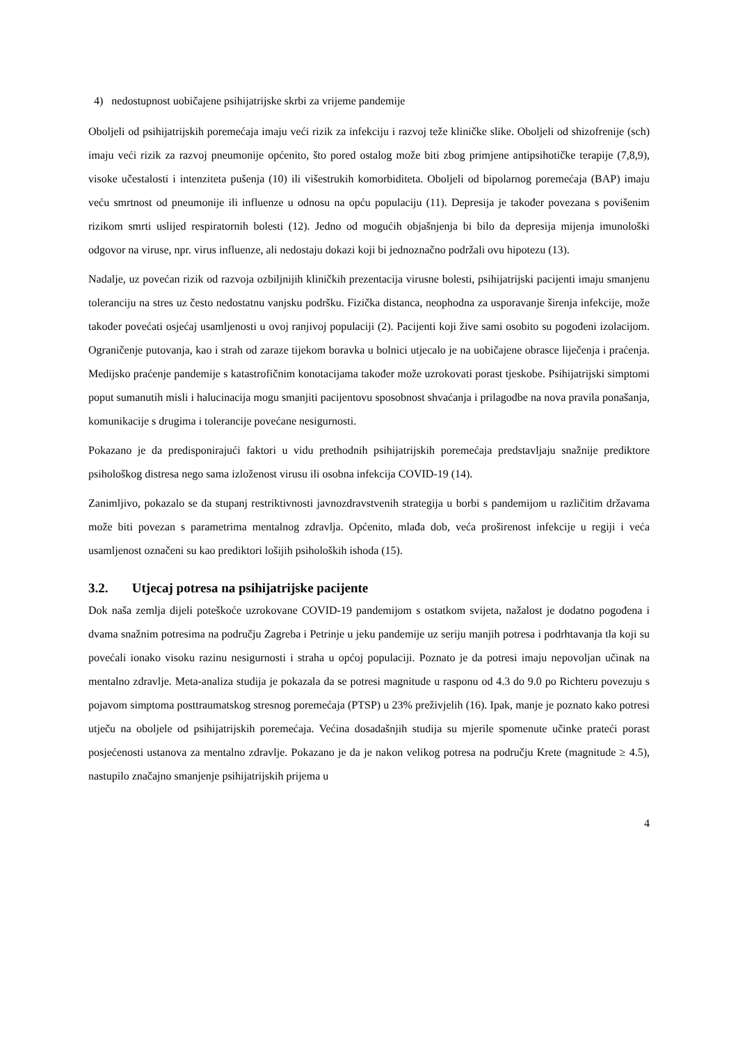4) nedostupnost uobičajene psihijatrijske skrbi za vrijeme pandemije
Oboljeli od psihijatrijskih poremećaja imaju veći rizik za infekciju i razvoj teže kliničke slike. Oboljeli od shizofrenije (sch) imaju veći rizik za razvoj pneumonije općenito, što pored ostalog može biti zbog primjene antipsihotičke terapije (7,8,9), visoke učestalosti i intenziteta pušenja (10) ili višestrukih komorbiditeta. Oboljeli od bipolarnog poremećaja (BAP) imaju veću smrtnost od pneumonije ili influenze u odnosu na opću populaciju (11). Depresija je također povezana s povišenim rizikom smrti uslijed respiratornih bolesti (12). Jedno od mogućih objašnjenja bi bilo da depresija mijenja imunološki odgovor na viruse, npr. virus influenze, ali nedostaju dokazi koji bi jednoznačno podržali ovu hipotezu (13).
Nadalje, uz povećan rizik od razvoja ozbiljnijih kliničkih prezentacija virusne bolesti, psihijatrijski pacijenti imaju smanjenu toleranciju na stres uz često nedostatnu vanjsku podršku. Fizička distanca, neophodna za usporavanje širenja infekcije, može također povećati osjećaj usamljenosti u ovoj ranjivoj populaciji (2). Pacijenti koji žive sami osobito su pogođeni izolacijom. Ograničenje putovanja, kao i strah od zaraze tijekom boravka u bolnici utjecalo je na uobičajene obrasce liječenja i praćenja. Medijsko praćenje pandemije s katastrofičnim konotacijama također može uzrokovati porast tjeskobe. Psihijatrijski simptomi poput sumanutih misli i halucinacija mogu smanjiti pacijentovu sposobnost shvaćanja i prilagodbe na nova pravila ponašanja, komunikacije s drugima i tolerancije povećane nesigurnosti.
Pokazano je da predisponirajući faktori u vidu prethodnih psihijatrijskih poremećaja predstavljaju snažnije prediktore psihološkog distresa nego sama izloženost virusu ili osobna infekcija COVID-19 (14).
Zanimljivo, pokazalo se da stupanj restriktivnosti javnozdravstvenih strategija u borbi s pandemijom u različitim državama može biti povezan s parametrima mentalnog zdravlja. Općenito, mlađa dob, veća proširenost infekcije u regiji i veća usamljenost označeni su kao prediktori lošijih psiholoških ishoda (15).
3.2. Utjecaj potresa na psihijatrijske pacijente
Dok naša zemlja dijeli poteškoće uzrokovane COVID-19 pandemijom s ostatkom svijeta, nažalost je dodatno pogođena i dvama snažnim potresima na području Zagreba i Petrinje u jeku pandemije uz seriju manjih potresa i podrhtavanja tla koji su povećali ionako visoku razinu nesigurnosti i straha u općoj populaciji. Poznato je da potresi imaju nepovoljan učinak na mentalno zdravlje. Meta-analiza studija je pokazala da se potresi magnitude u rasponu od 4.3 do 9.0 po Richteru povezuju s pojavom simptoma posttraumatskog stresnog poremećaja (PTSP) u 23% preživjelih (16). Ipak, manje je poznato kako potresi utječu na oboljele od psihijatrijskih poremećaja. Većina dosadašnjih studija su mjerile spomenute učinke prateći porast posjećenosti ustanova za mentalno zdravlje. Pokazano je da je nakon velikog potresa na području Krete (magnitude ≥ 4.5), nastupilo značajno smanjenje psihijatrijskih prijema u
4